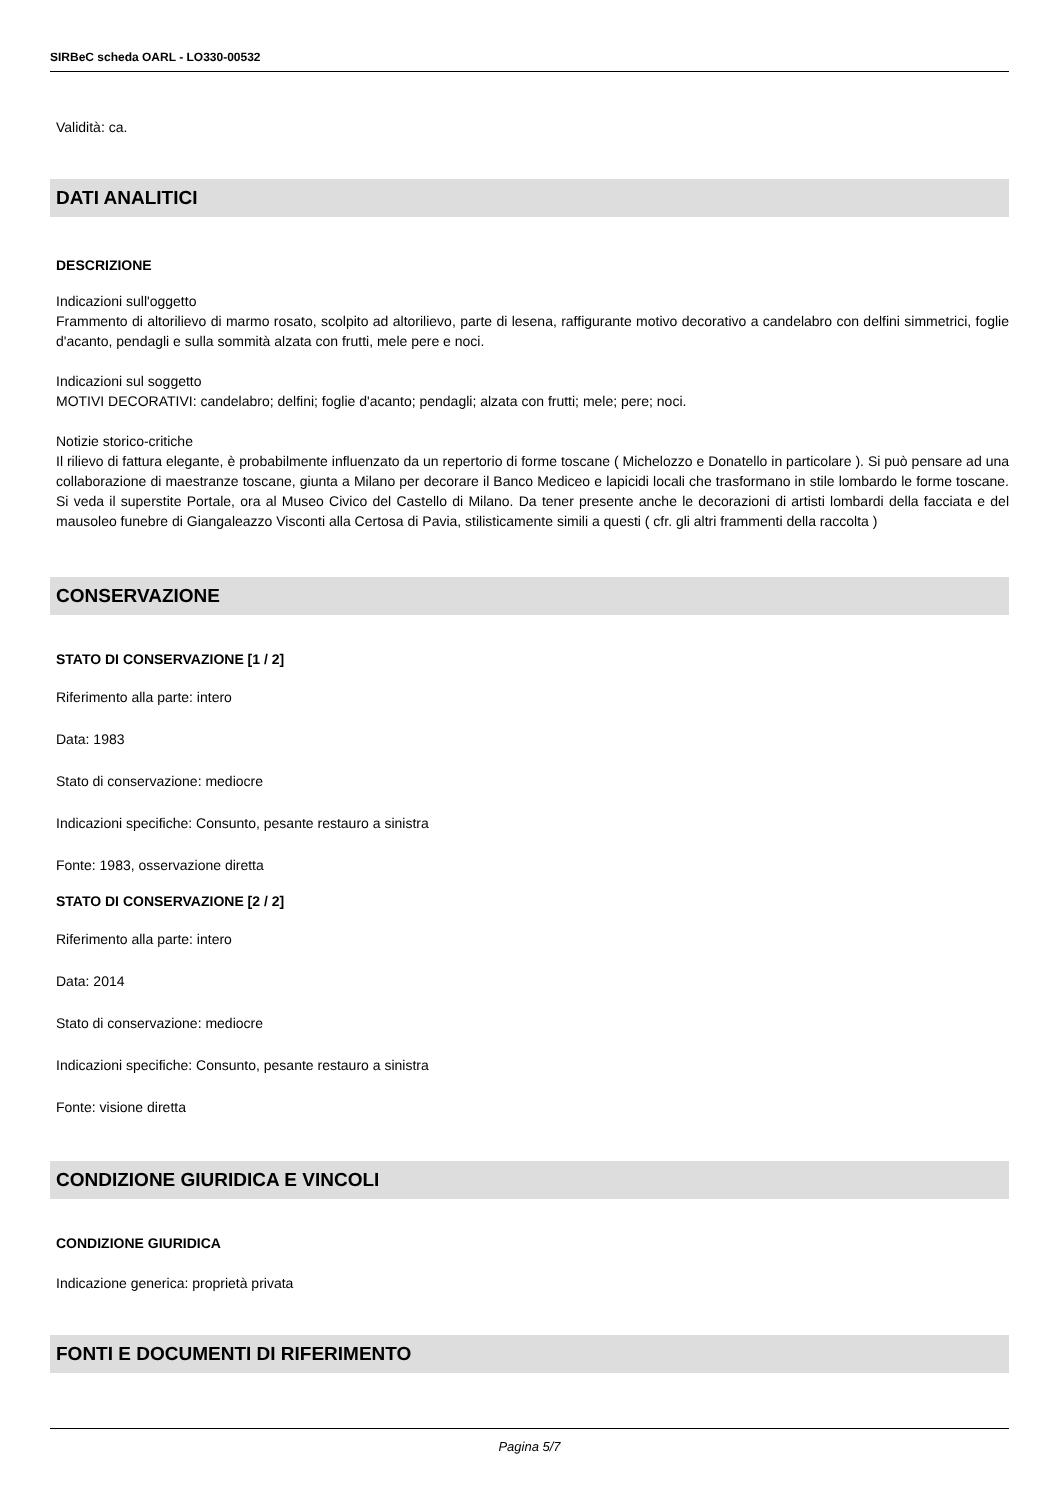SIRBeC scheda OARL - LO330-00532
Validità: ca.
DATI ANALITICI
DESCRIZIONE
Indicazioni sull'oggetto
Frammento di altorilievo di marmo rosato, scolpito ad altorilievo, parte di lesena, raffigurante motivo decorativo a candelabro con delfini simmetrici, foglie d'acanto, pendagli e sulla sommità alzata con frutti, mele pere e noci.
Indicazioni sul soggetto
MOTIVI DECORATIVI: candelabro; delfini; foglie d'acanto; pendagli; alzata con frutti; mele; pere; noci.
Notizie storico-critiche
Il rilievo di fattura elegante, è probabilmente influenzato da un repertorio di forme toscane ( Michelozzo e Donatello in particolare ). Si può pensare ad una collaborazione di maestranze toscane, giunta a Milano per decorare il Banco Mediceo e lapicidi locali che trasformano in stile lombardo le forme toscane. Si veda il superstite Portale, ora al Museo Civico del Castello di Milano. Da tener presente anche le decorazioni di artisti lombardi della facciata e del mausoleo funebre di Giangaleazzo Visconti alla Certosa di Pavia, stilisticamente simili a questi ( cfr. gli altri frammenti della raccolta )
CONSERVAZIONE
STATO DI CONSERVAZIONE [1 / 2]
Riferimento alla parte: intero
Data: 1983
Stato di conservazione: mediocre
Indicazioni specifiche: Consunto, pesante restauro a sinistra
Fonte: 1983, osservazione diretta
STATO DI CONSERVAZIONE [2 / 2]
Riferimento alla parte: intero
Data: 2014
Stato di conservazione: mediocre
Indicazioni specifiche: Consunto, pesante restauro a sinistra
Fonte: visione diretta
CONDIZIONE GIURIDICA E VINCOLI
CONDIZIONE GIURIDICA
Indicazione generica: proprietà privata
FONTI E DOCUMENTI DI RIFERIMENTO
Pagina 5/7